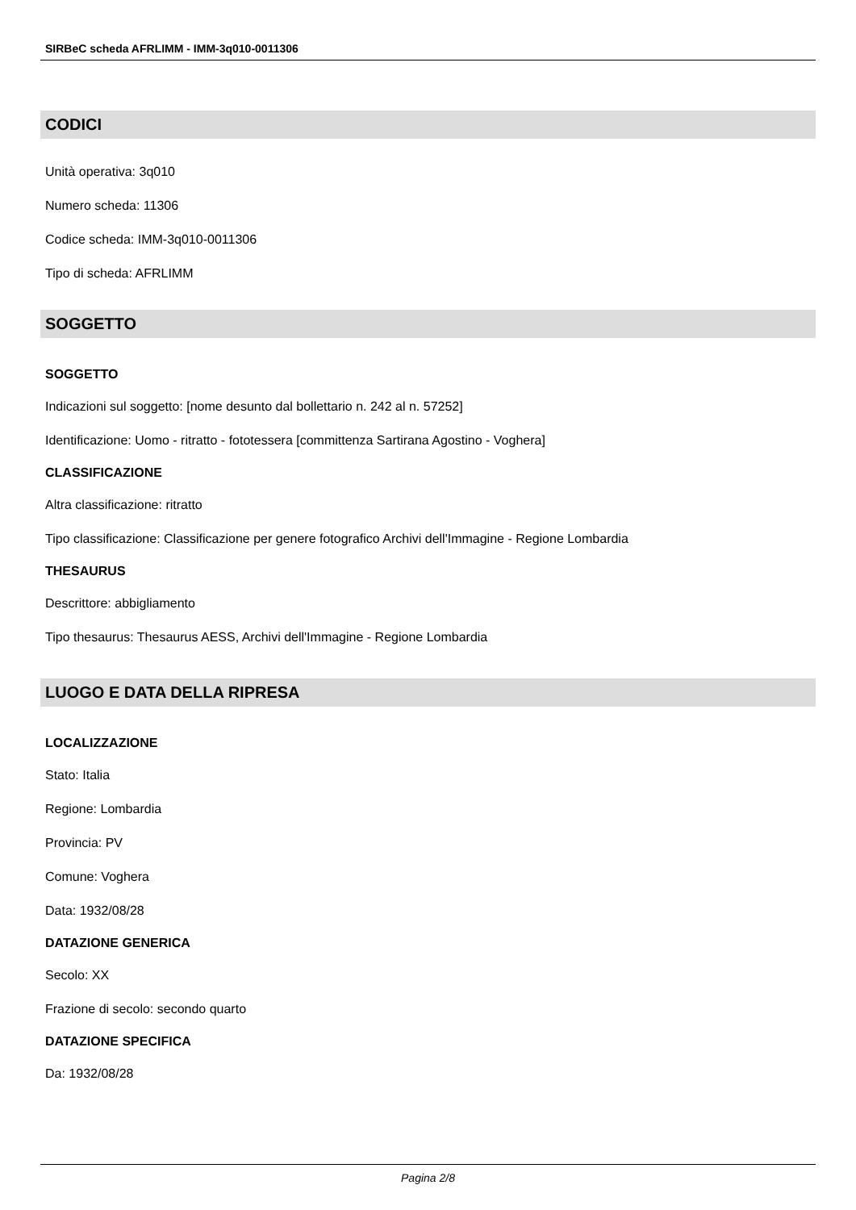SIRBeC scheda AFRLIMM - IMM-3q010-0011306
CODICI
Unità operativa: 3q010
Numero scheda: 11306
Codice scheda: IMM-3q010-0011306
Tipo di scheda: AFRLIMM
SOGGETTO
SOGGETTO
Indicazioni sul soggetto: [nome desunto dal bollettario n. 242 al n. 57252]
Identificazione: Uomo - ritratto - fototessera [committenza Sartirana Agostino - Voghera]
CLASSIFICAZIONE
Altra classificazione: ritratto
Tipo classificazione: Classificazione per genere fotografico Archivi dell'Immagine - Regione Lombardia
THESAURUS
Descrittore: abbigliamento
Tipo thesaurus: Thesaurus AESS, Archivi dell'Immagine - Regione Lombardia
LUOGO E DATA DELLA RIPRESA
LOCALIZZAZIONE
Stato: Italia
Regione: Lombardia
Provincia: PV
Comune: Voghera
Data: 1932/08/28
DATAZIONE GENERICA
Secolo: XX
Frazione di secolo: secondo quarto
DATAZIONE SPECIFICA
Da: 1932/08/28
Pagina 2/8